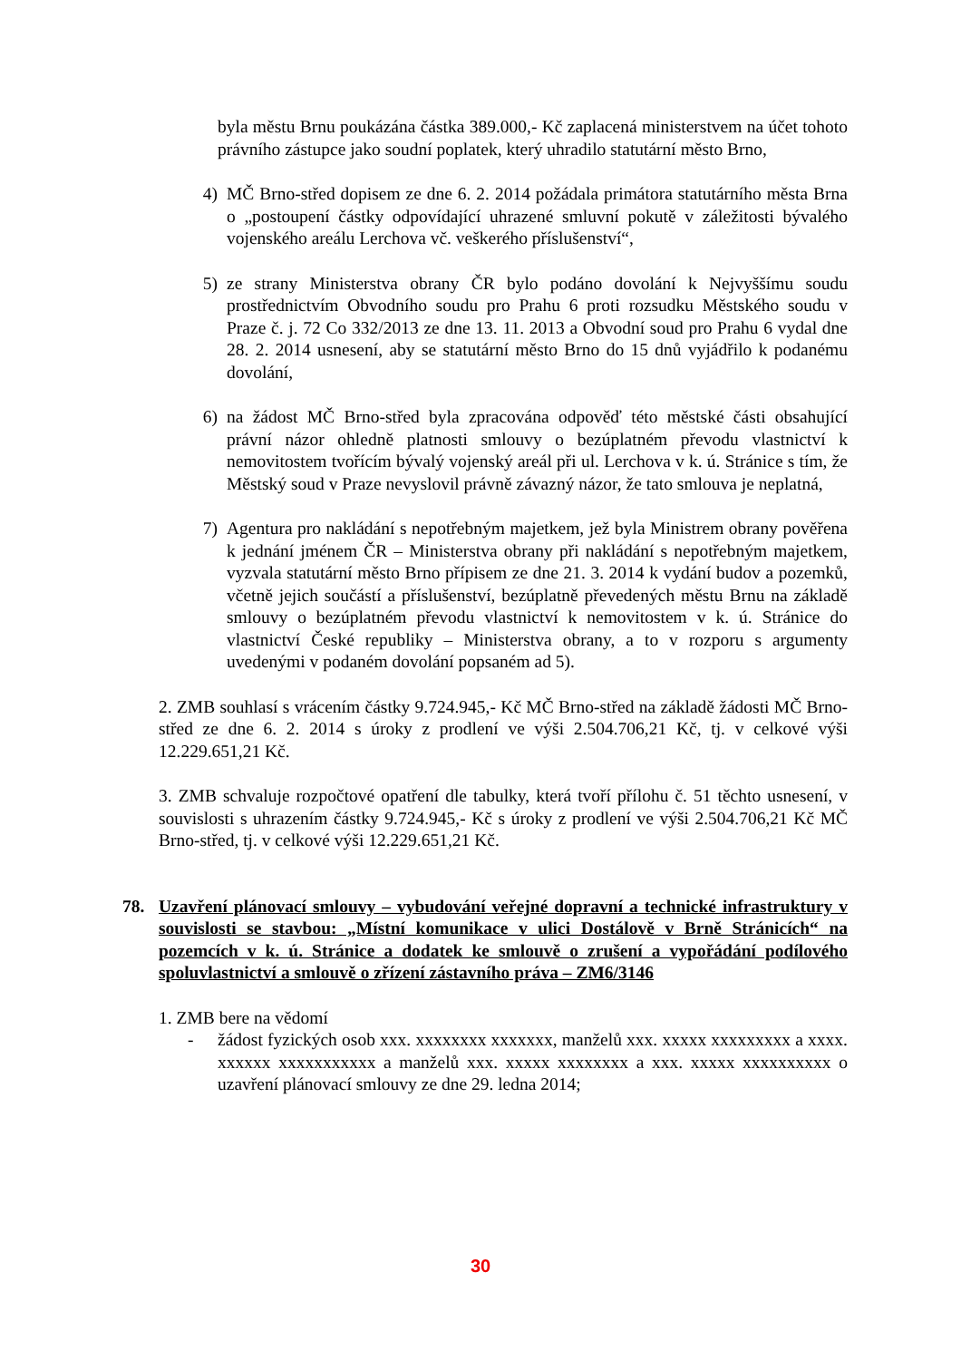byla městu Brnu poukázána částka 389.000,- Kč zaplacená ministerstvem na účet tohoto právního zástupce jako soudní poplatek, který uhradilo statutární město Brno,
4) MČ Brno-střed dopisem ze dne 6. 2. 2014 požádala primátora statutárního města Brna o „postoupení částky odpovídající uhrazené smluvní pokutě v záležitosti bývalého vojenského areálu Lerchova vč. veškerého příslušenství“,
5) ze strany Ministerstva obrany ČR bylo podáno dovolání k Nejvyššímu soudu prostřednictvím Obvodního soudu pro Prahu 6 proti rozsudku Městského soudu v Praze č. j. 72 Co 332/2013 ze dne 13. 11. 2013 a Obvodní soud pro Prahu 6 vydal dne 28. 2. 2014 usnesení, aby se statutární město Brno do 15 dnů vyjádřilo k podanému dovolání,
6) na žádost MČ Brno-střed byla zpracována odpověď této městské části obsahující právní názor ohledně platnosti smlouvy o bezúplatném převodu vlastnictví k nemovitostem tvořícím bývalý vojenský areál při ul. Lerchova v k. ú. Stránice s tím, že Městský soud v Praze nevyslovil právně závazný názor, že tato smlouva je neplatná,
7) Agentura pro nakládání s nepotřebným majetkem, jež byla Ministrem obrany pověřena k jednání jménem ČR – Ministerstva obrany při nakládání s nepotřebným majetkem, vyzvala statutární město Brno přípisem ze dne 21. 3. 2014 k vydání budov a pozemků, včetně jejich součástí a příslušenství, bezúplatně převedených městu Brnu na základě smlouvy o bezúplatném převodu vlastnictví k nemovitostem v k. ú. Stránice do vlastnictví České republiky – Ministerstva obrany, a to v rozporu s argumenty uvedenými v podaném dovolání popsaném ad 5).
2. ZMB souhlasí s vrácením částky 9.724.945,- Kč MČ Brno-střed na základě žádosti MČ Brno-střed ze dne 6. 2. 2014 s úroky z prodlení ve výši 2.504.706,21 Kč, tj. v celkové výši 12.229.651,21 Kč.
3. ZMB schvaluje rozpočtové opatření dle tabulky, která tvoří přílohu č. 51 těchto usnesení, v souvislosti s uhrazením částky 9.724.945,- Kč s úroky z prodlení ve výši 2.504.706,21 Kč MČ Brno-střed, tj. v celkové výši 12.229.651,21 Kč.
78. Uzavření plánovací smlouvy – vybudování veřejné dopravní a technické infrastruktury v souvislosti se stavbou: „Místní komunikace v ulici Dostálově v Brně Stránicích“ na pozemcích v k. ú. Stránice a dodatek ke smlouvě o zrušení a vypořádání podílového spoluvlastnictví a smlouvě o zřízení zástavního práva – ZM6/3146
1. ZMB bere na vědomí
- žádost fyzických osob xxx. xxxxxxxx xxxxxxx, manželů xxx. xxxxx xxxxxxxxx a xxxx. xxxxxx xxxxxxxxxxx a manželů xxx. xxxxx xxxxxxxx a xxx. xxxxx xxxxxxxxxx o uzavření plánovací smlouvy ze dne 29. ledna 2014;
30